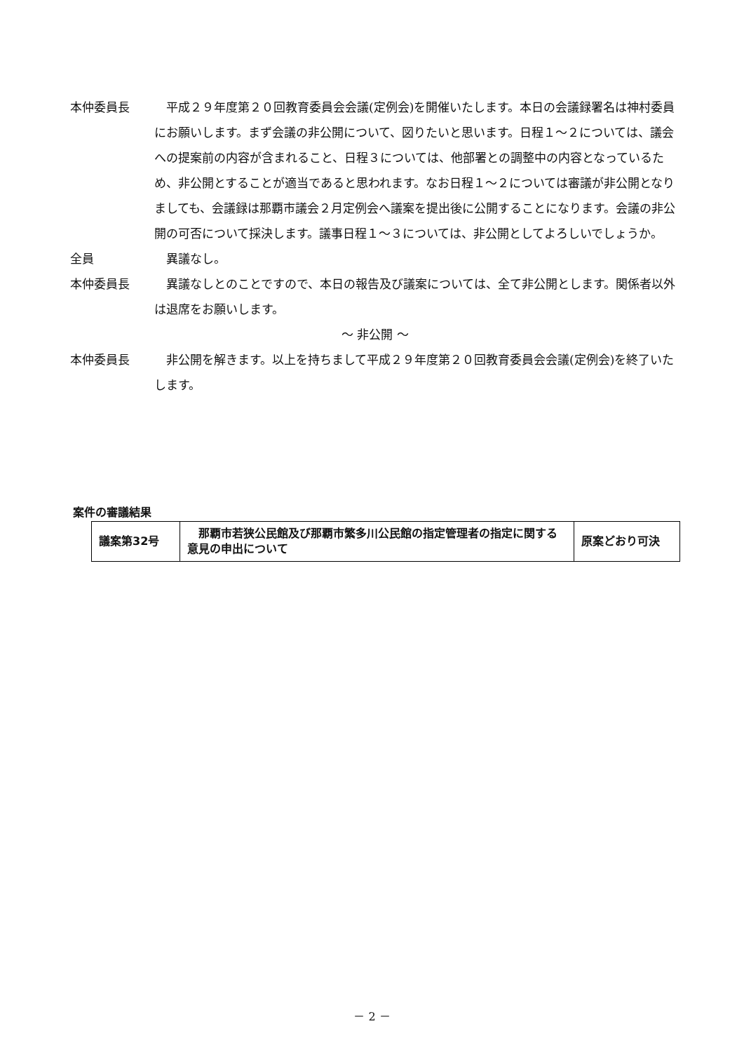本仲委員長 平成２９年度第２０回教育委員会会議(定例会)を開催いたします。本日の会議録署名は神村委員にお願いします。まず会議の非公開について、図りたいと思います。日程１～２については、議会への提案前の内容が含まれること、日程３については、他部署との調整中の内容となっているため、非公開とすることが適当であると思われます。なお日程１～２については審議が非公開となりましても、会議録は那覇市議会２月定例会へ議案を提出後に公開することになります。会議の非公開の可否について採決します。議事日程１～３については、非公開としてよろしいでしょうか。
全員 異議なし。
本仲委員長 異議なしとのことですので、本日の報告及び議案については、全て非公開とします。関係者以外は退席をお願いします。
～ 非公開 ～
本仲委員長 非公開を解きます。以上を持ちまして平成２９年度第２０回教育委員会会議(定例会)を終了いたします。
案件の審議結果
| 議案第32号 | 那覇市若狭公民館及び那覇市繁多川公民館の指定管理者の指定に関する意見の申出について | 原案どおり可決 |
－ 2 －